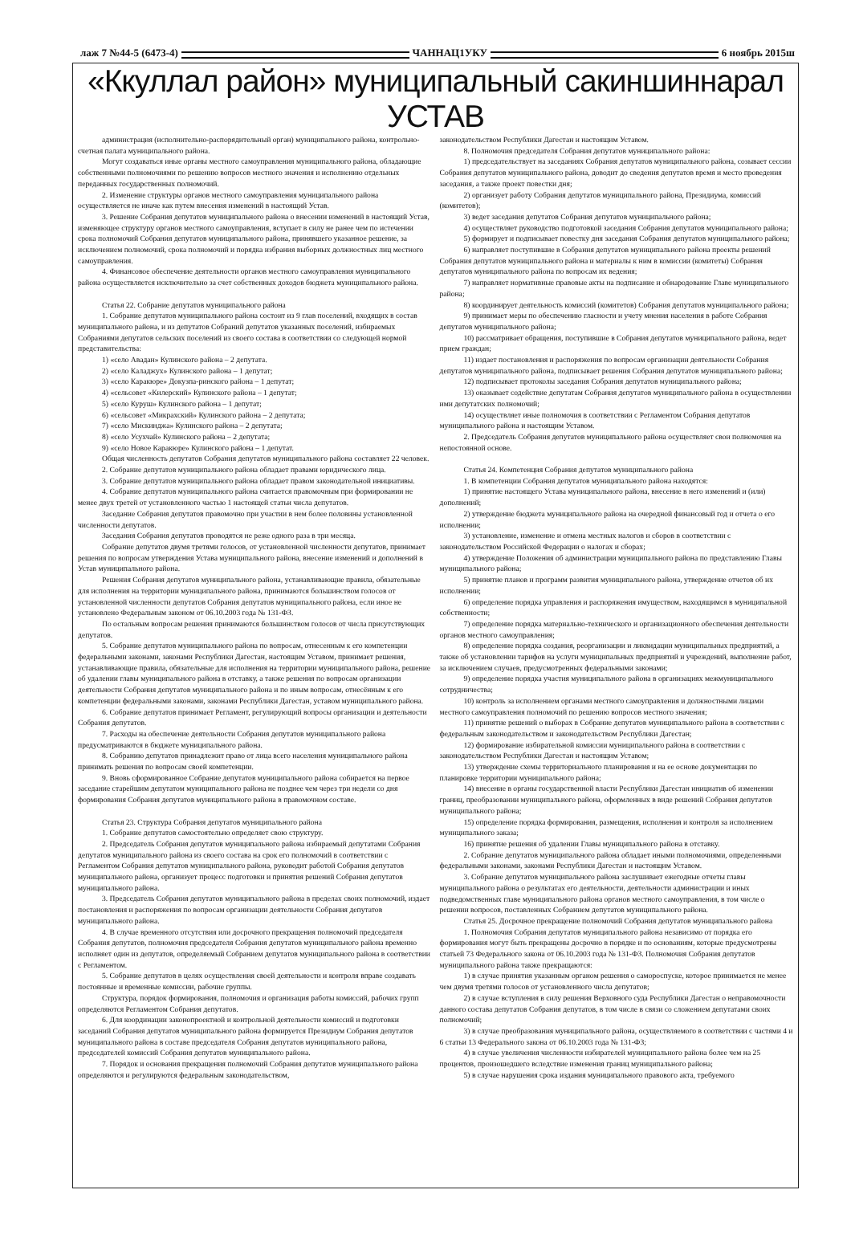лаж 7 №44-5 (6473-4) ЧАННАЦ1УКУ 6 ноябрь 2015ш
«Ккуллал район» муниципальный сакиншиннарал УСТАВ
администрация (исполнительно-распорядительный орган) муниципального района, контрольно-счетная палата муниципального района.
Могут создаваться иные органы местного самоуправления муниципального района, обладающие собственными полномочиями по решению вопросов местного значения и исполнению отдельных переданных государственных полномочий.
2. Изменение структуры органов местного самоуправления муниципального района осуществляется не иначе как путем внесения изменений в настоящий Устав.
3. Решение Собрания депутатов муниципального района о внесении изменений в настоящий Устав, изменяющее структуру органов местного самоуправления, вступает в силу не ранее чем по истечении срока полномочий Собрания депутатов муниципального района, принявшего указанное решение, за исключением полномочий, срока полномочий и порядка избрания выборных должностных лиц местного самоуправления.
4. Финансовое обеспечение деятельности органов местного самоуправления муниципального района осуществляется исключительно за счет собственных доходов бюджета муниципального района.
Статья 22. Собрание депутатов муниципального района
1. Собрание депутатов муниципального района состоит из 9 глав поселений, входящих в состав муниципального района, и из депутатов Собраний депутатов указанных поселений, избираемых Собраниями депутатов сельских поселений из своего состава в соответствии со следующей нормой представительства:
1) «село Авадан» Кулинского района – 2 депутата.
2) «село Каладжух» Кулинского района – 1 депутат;
3) «село Каракюре» Докузпа-ринского района – 1 депутат;
4) «сельсовет «Килерский» Кулинского района – 1 депутат;
5) «село Куруш» Кулинского района – 1 депутат;
6) «сельсовет «Микрахский» Кулинского района – 2 депутата;
7) «село Мискинджа» Кулинского района – 2 депутата;
8) «село Усухчай» Кулинского района – 2 депутата;
9) «село Новое Каракюре» Кулинского района – 1 депутат.
Общая численность депутатов Собрания депутатов муниципального района составляет 22 человек.
2. Собрание депутатов муниципального района обладает правами юридического лица.
3. Собрание депутатов муниципального района обладает правом законодательной инициативы.
4. Собрание депутатов муниципального района считается правомочным при формировании не менее двух третей от установленного частью 1 настоящей статьи числа депутатов.
Заседание Собрания депутатов правомочно при участии в нем более половины установленной численности депутатов.
Заседания Собрания депутатов проводятся не реже одного раза в три месяца.
Собрание депутатов двумя третями голосов, от установленной численности депутатов, принимает решения по вопросам утверждения Устава муниципального района, внесение изменений и дополнений в Устав муниципального района.
Решения Собрания депутатов муниципального района, устанавливающие правила, обязательные для исполнения на территории муниципального района, принимаются большинством голосов от установленной численности депутатов Собрания депутатов муниципального района, если иное не установлено Федеральным законом от 06.10.2003 года № 131-ФЗ.
По остальным вопросам решения принимаются большинством голосов от числа присутствующих депутатов.
5. Собрание депутатов муниципального района по вопросам, отнесенным к его компетенции федеральными законами, законами Республики Дагестан, настоящим Уставом, принимает решения, устанавливающие правила, обязательные для исполнения на территории муниципального района, решение об удалении главы муниципального района в отставку, а также решения по вопросам организации деятельности Собрания депутатов муниципального района и по иным вопросам, отнесённым к его компетенции федеральными законами, законами Республики Дагестан, уставом муниципального района.
6. Собрание депутатов принимает Регламент, регулирующий вопросы организации и деятельности Собрания депутатов.
7. Расходы на обеспечение деятельности Собрания депутатов муниципального района предусматриваются в бюджете муниципального района.
8. Собранию депутатов принадлежит право от лица всего населения муниципального района принимать решения по вопросам своей компетенции.
9. Вновь сформированное Собрание депутатов муниципального района собирается на первое заседание старейшим депутатом муниципального района не позднее чем через три недели со дня формирования Собрания депутатов муниципального района в правомочном составе.
Статья 23. Структура Собрания депутатов муниципального района
1. Собрание депутатов самостоятельно определяет свою структуру.
2. Председатель Собрания депутатов муниципального района избираемый депутатами Собрания депутатов муниципального района из своего состава на срок его полномочий в соответствии с Регламентом Собрания депутатов муниципального района, руководит работой Собрания депутатов муниципального района, организует процесс подготовки и принятия решений Собрания депутатов муниципального района.
3. Председатель Собрания депутатов муниципального района в пределах своих полномочий, издает постановления и распоряжения по вопросам организации деятельности Собрания депутатов муниципального района.
4. В случае временного отсутствия или досрочного прекращения полномочий председателя Собрания депутатов, полномочия председателя Собрания депутатов муниципального района временно исполняет один из депутатов, определяемый Собранием депутатов муниципального района в соответствии с Регламентом.
5. Собрание депутатов в целях осуществления своей деятельности и контроля вправе создавать постоянные и временные комиссии, рабочие группы.
Структура, порядок формирования, полномочия и организация работы комиссий, рабочих групп определяются Регламентом Собрания депутатов.
6. Для координации законопроектной и контрольной деятельности комиссий и подготовки заседаний Собрания депутатов муниципального района формируется Президиум Собрания депутатов муниципального района в составе председателя Собрания депутатов муниципального района, председателей комиссий Собрания депутатов муниципального района.
7. Порядок и основания прекращения полномочий Собрания депутатов муниципального района определяются и регулируются федеральным законодательством,
законодательством Республики Дагестан и настоящим Уставом.
8. Полномочия председателя Собрания депутатов муниципального района:
1) председательствует на заседаниях Собрания депутатов муниципального района, созывает сессии Собрания депутатов муниципального района, доводит до сведения депутатов время и место проведения заседания, а также проект повестки дня;
2) организует работу Собрания депутатов муниципального района, Президиума, комиссий (комитетов);
3) ведет заседания депутатов Собрания депутатов муниципального района;
4) осуществляет руководство подготовкой заседания Собрания депутатов муниципального района;
5) формирует и подписывает повестку дня заседания Собрания депутатов муниципального района;
6) направляет поступившие в Собрания депутатов муниципального района проекты решений Собрания депутатов муниципального района и материалы к ним в комиссии (комитеты) Собрания депутатов муниципального района по вопросам их ведения;
7) направляет нормативные правовые акты на подписание и обнародование Главе муниципального района;
8) координирует деятельность комиссий (комитетов) Собрания депутатов муниципального района;
9) принимает меры по обеспечению гласности и учету мнения населения в работе Собрания депутатов муниципального района;
10) рассматривает обращения, поступившие в Собрания депутатов муниципального района, ведет прием граждан;
11) издает постановления и распоряжения по вопросам организации деятельности Собрания депутатов муниципального района, подписывает решения Собрания депутатов муниципального района;
12) подписывает протоколы заседания Собрания депутатов муниципального района;
13) оказывает содействие депутатам Собрания депутатов муниципального района в осуществлении ими депутатских полномочий;
14) осуществляет иные полномочия в соответствии с Регламентом Собрания депутатов муниципального района и настоящим Уставом.
2. Председатель Собрания депутатов муниципального района осуществляет свои полномочия на непостоянной основе.
Статья 24. Компетенция Собрания депутатов муниципального района
1. В компетенции Собрания депутатов муниципального района находятся:
1) принятие настоящего Устава муниципального района, внесение в него изменений и (или) дополнений;
2) утверждение бюджета муниципального района на очередной финансовый год и отчета о его исполнении;
3) установление, изменение и отмена местных налогов и сборов в соответствии с законодательством Российской Федерации о налогах и сборах;
4) утверждение Положения об администрации муниципального района по представлению Главы муниципального района;
5) принятие планов и программ развития муниципального района, утверждение отчетов об их исполнении;
6) определение порядка управления и распоряжения имуществом, находящимся в муниципальной собственности;
7) определение порядка материально-технического и организационного обеспечения деятельности органов местного самоуправления;
8) определение порядка создания, реорганизации и ликвидации муниципальных предприятий, а также об установлении тарифов на услуги муниципальных предприятий и учреждений, выполнение работ, за исключением случаев, предусмотренных федеральными законами;
9) определение порядка участия муниципального района в организациях межмуниципального сотрудничества;
10) контроль за исполнением органами местного самоуправления и должностными лицами местного самоуправления полномочий по решению вопросов местного значения;
11) принятие решений о выборах в Собрание депутатов муниципального района в соответствии с федеральным законодательством и законодательством Республики Дагестан;
12) формирование избирательной комиссии муниципального района в соответствии с законодательством Республики Дагестан и настоящим Уставом;
13) утверждение схемы территориального планирования и на ее основе документации по планировке территории муниципального района;
14) внесение в органы государственной власти Республики Дагестан инициатив об изменении границ, преобразовании муниципального района, оформленных в виде решений Собрания депутатов муниципального района;
15) определение порядка формирования, размещения, исполнения и контроля за исполнением муниципального заказа;
16) принятие решения об удалении Главы муниципального района в отставку.
2. Собрание депутатов муниципального района обладает иными полномочиями, определенными федеральными законами, законами Республики Дагестан и настоящим Уставом.
3. Собрание депутатов муниципального района заслушивает ежегодные отчеты главы муниципального района о результатах его деятельности, деятельности администрации и иных подведомственных главе муниципального района органов местного самоуправления, в том числе о решении вопросов, поставленных Собранием депутатов муниципального района.
Статья 25. Досрочное прекращение полномочий Собрания депутатов муниципального района
1. Полномочия Собрания депутатов муниципального района независимо от порядка его формирования могут быть прекращены досрочно в порядке и по основаниям, которые предусмотрены статьей 73 Федерального закона от 06.10.2003 года № 131-ФЗ. Полномочия Собрания депутатов муниципального района также прекращаются:
1) в случае принятия указанным органом решения о самороспуске, которое принимается не менее чем двумя третями голосов от установленного числа депутатов;
2) в случае вступления в силу решения Верховного суда Республики Дагестан о неправомочности данного состава депутатов Собрания депутатов, в том числе в связи со сложением депутатами своих полномочий;
3) в случае преобразования муниципального района, осуществляемого в соответствии с частями 4 и 6 статьи 13 Федерального закона от 06.10.2003 года № 131-ФЗ;
4) в случае увеличения численности избирателей муниципального района более чем на 25 процентов, произошедшего вследствие изменения границ муниципального района;
5) в случае нарушения срока издания муниципального правового акта, требуемого